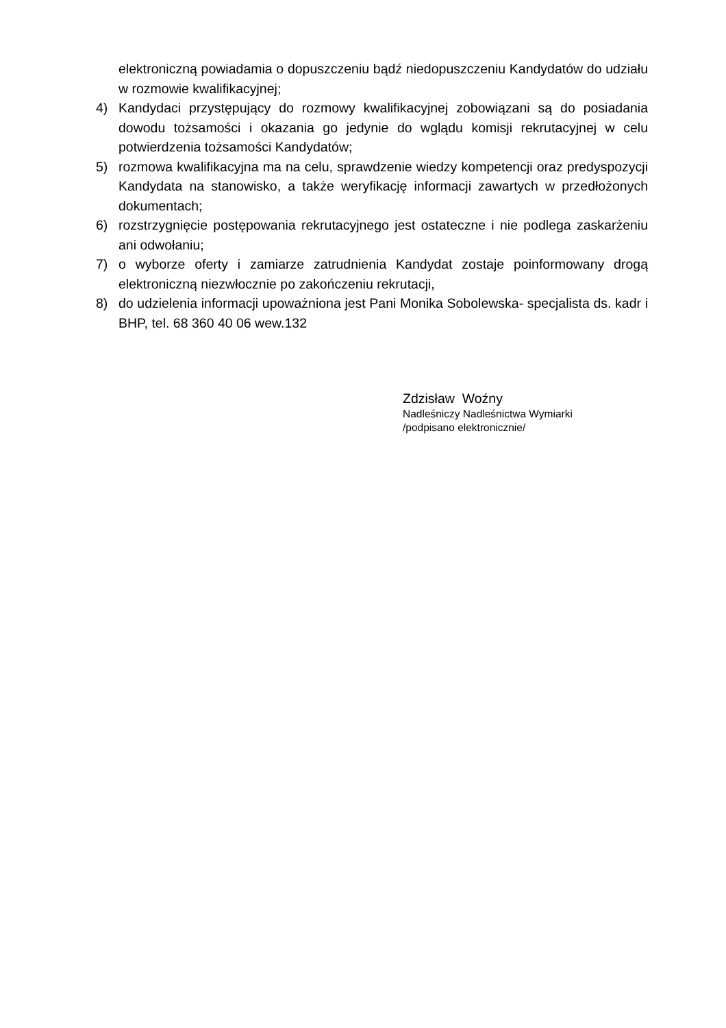elektroniczną powiadamia o dopuszczeniu bądź niedopuszczeniu Kandydatów do udziału w rozmowie kwalifikacyjnej;
4) Kandydaci przystępujący do rozmowy kwalifikacyjnej zobowiązani są do posiadania dowodu tożsamości i okazania go jedynie do wglądu komisji rekrutacyjnej w celu potwierdzenia tożsamości Kandydatów;
5) rozmowa kwalifikacyjna ma na celu, sprawdzenie wiedzy kompetencji oraz predyspozycji Kandydata na stanowisko, a także weryfikację informacji zawartych w przedłożonych dokumentach;
6) rozstrzygnięcie postępowania rekrutacyjnego jest ostateczne i nie podlega zaskarżeniu ani odwołaniu;
7) o wyborze oferty i zamiarze zatrudnienia Kandydat zostaje poinformowany drogą elektroniczną niezwłocznie po zakończeniu rekrutacji,
8) do udzielenia informacji upoważniona jest Pani Monika Sobolewska- specjalista ds. kadr i BHP, tel. 68 360 40 06 wew.132
Zdzisław Woźny
Nadleśniczy Nadleśnictwa Wymiarki
/podpisano elektronicznie/